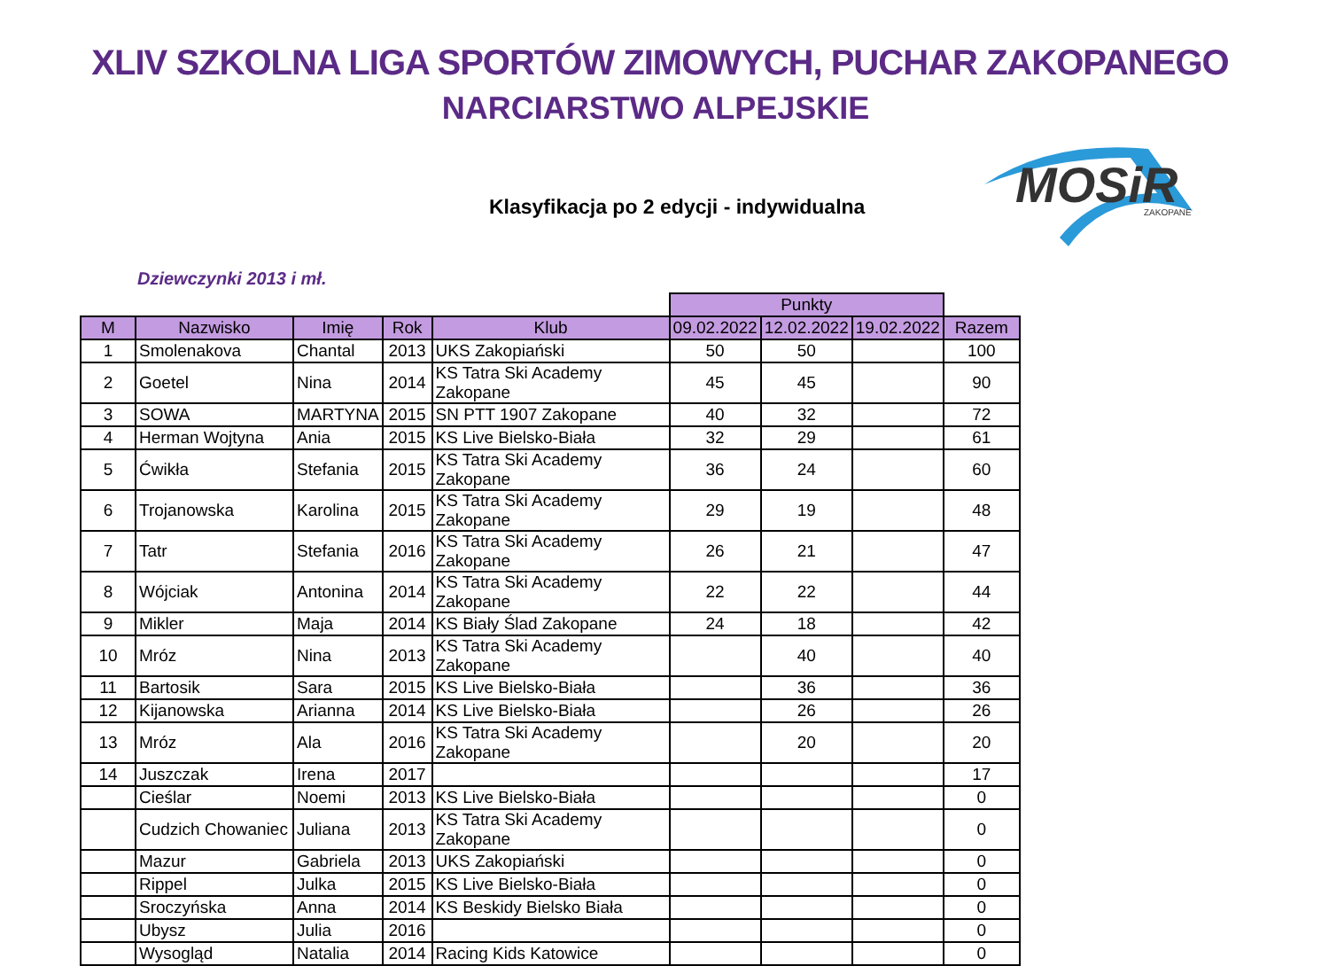XLIV SZKOLNA LIGA SPORTÓW ZIMOWYCH, PUCHAR ZAKOPANEGO
NARCIARSTWO ALPEJSKIE
Klasyfikacja po 2 edycji - indywidualna
MOSiR
ZAKOPANE
Dziewczynki 2013 i mł.
| | | | | | Punkty | | | |
| --- | --- | --- | --- | --- | --- | --- | --- | --- |
| M | Nazwisko | Imię | Rok | Klub | 09.02.2022 | 12.02.2022 | 19.02.2022 | Razem |
| 1 | Smolenakova | Chantal | 2013 | UKS Zakopiański | 50 | 50 | | 100 |
| 2 | Goetel | Nina | 2014 | KS Tatra Ski Academy Zakopane | 45 | 45 | | 90 |
| 3 | SOWA | MARTYNA | 2015 | SN PTT 1907 Zakopane | 40 | 32 | | 72 |
| 4 | Herman Wojtyna | Ania | 2015 | KS Live Bielsko-Biała | 32 | 29 | | 61 |
| 5 | Ćwikła | Stefania | 2015 | KS Tatra Ski Academy Zakopane | 36 | 24 | | 60 |
| 6 | Trojanowska | Karolina | 2015 | KS Tatra Ski Academy Zakopane | 29 | 19 | | 48 |
| 7 | Tatr | Stefania | 2016 | KS Tatra Ski Academy Zakopane | 26 | 21 | | 47 |
| 8 | Wójciak | Antonina | 2014 | KS Tatra Ski Academy Zakopane | 22 | 22 | | 44 |
| 9 | Mikler | Maja | 2014 | KS Biały Ślad Zakopane | 24 | 18 | | 42 |
| 10 | Mróz | Nina | 2013 | KS Tatra Ski Academy Zakopane | | 40 | | 40 |
| 11 | Bartosik | Sara | 2015 | KS Live Bielsko-Biała | | 36 | | 36 |
| 12 | Kijanowska | Arianna | 2014 | KS Live Bielsko-Biała | | 26 | | 26 |
| 13 | Mróz | Ala | 2016 | KS Tatra Ski Academy Zakopane | | 20 | | 20 |
| 14 | Juszczak | Irena | 2017 | | | | | 17 |
| | Cieślar | Noemi | 2013 | KS Live Bielsko-Biała | | | | 0 |
| | Cudzich Chowaniec | Juliana | 2013 | KS Tatra Ski Academy Zakopane | | | | 0 |
| | Mazur | Gabriela | 2013 | UKS Zakopiański | | | | 0 |
| | Rippel | Julka | 2015 | KS Live Bielsko-Biała | | | | 0 |
| | Sroczyńska | Anna | 2014 | KS Beskidy Bielsko Biała | | | | 0 |
| | Ubysz | Julia | 2016 | | | | | 0 |
| | Wysogląd | Natalia | 2014 | Racing Kids Katowice | | | | 0 |